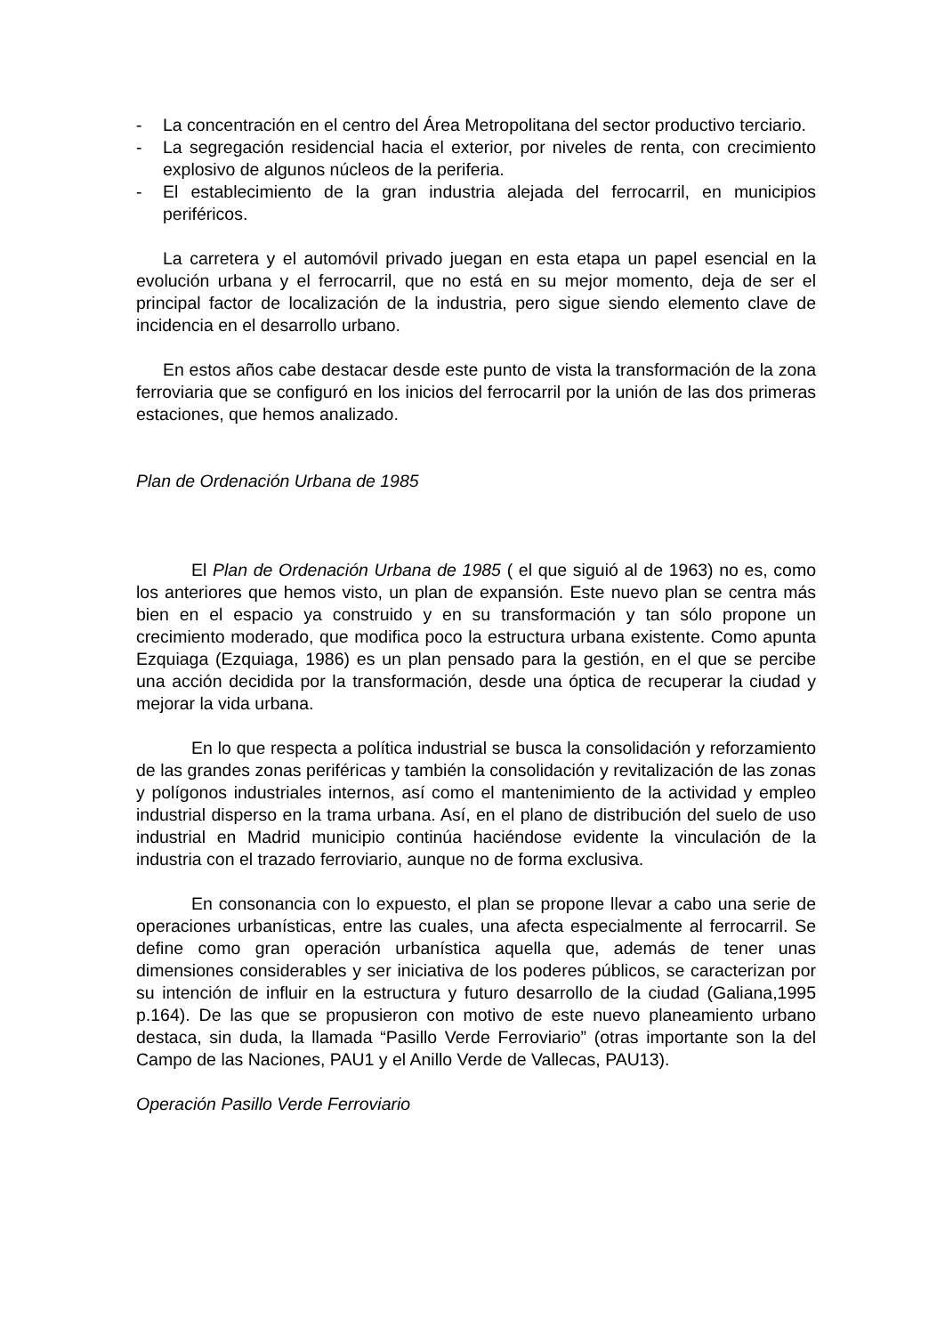- La concentración en el centro del Área Metropolitana del sector productivo terciario.
- La segregación residencial hacia el exterior, por niveles de renta, con crecimiento explosivo de algunos núcleos de la periferia.
- El establecimiento de la gran industria alejada del ferrocarril, en municipios periféricos.
La carretera y el automóvil privado juegan en esta etapa un papel esencial en la evolución urbana y el ferrocarril, que no está en su mejor momento, deja de ser el principal factor de localización de la industria, pero sigue siendo elemento clave de incidencia en el desarrollo urbano.
En estos años cabe destacar desde este punto de vista la transformación de la zona ferroviaria que se configuró en los inicios del ferrocarril por la unión de las dos primeras estaciones, que hemos analizado.
Plan de Ordenación Urbana de 1985
El Plan de Ordenación Urbana de 1985 ( el que siguió al de 1963) no es, como los anteriores que hemos visto, un plan de expansión. Este nuevo plan se centra más bien en el espacio ya construido y en su transformación y tan sólo propone un crecimiento moderado, que modifica poco la estructura urbana existente. Como apunta Ezquiaga (Ezquiaga, 1986) es un plan pensado para la gestión, en el que se percibe una acción decidida por la transformación, desde una óptica de recuperar la ciudad y mejorar la vida urbana.
En lo que respecta a política industrial se busca la consolidación y reforzamiento de las grandes zonas periféricas y también la consolidación y revitalización de las zonas y polígonos industriales internos, así como el mantenimiento de la actividad y empleo industrial disperso en la trama urbana. Así, en el plano de distribución del suelo de uso industrial en Madrid municipio continúa haciéndose evidente la vinculación de la industria con el trazado ferroviario, aunque no de forma exclusiva.
En consonancia con lo expuesto, el plan se propone llevar a cabo una serie de operaciones urbanísticas, entre las cuales, una afecta especialmente al ferrocarril. Se define como gran operación urbanística aquella que, además de tener unas dimensiones considerables y ser iniciativa de los poderes públicos, se caracterizan por su intención de influir en la estructura y futuro desarrollo de la ciudad (Galiana,1995 p.164). De las que se propusieron con motivo de este nuevo planeamiento urbano destaca, sin duda, la llamada “Pasillo Verde Ferroviario” (otras importante son la del Campo de las Naciones, PAU1 y el Anillo Verde de Vallecas, PAU13).
Operación Pasillo Verde Ferroviario